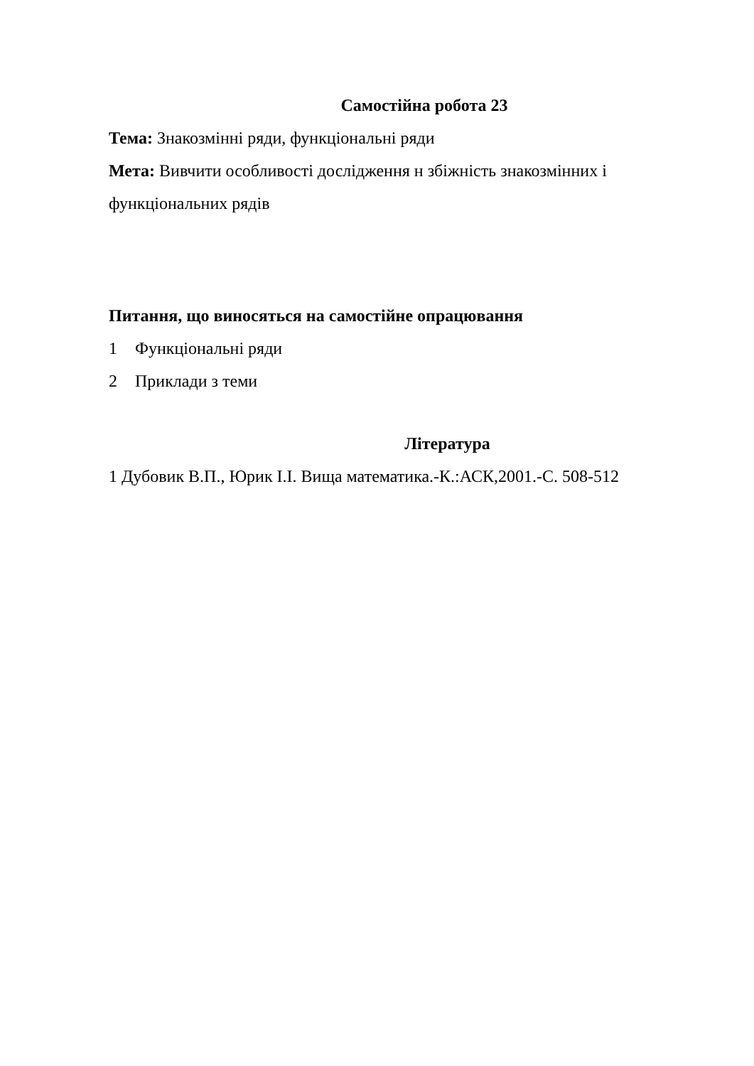Самостійна робота 23
Тема: Знакозмінні ряди, функціональні ряди
Мета: Вивчити особливості дослідження н збіжність знакозмінних і функціональних рядів
Питання, що виносяться на самостійне опрацювання
1 Функціональні ряди
2 Приклади з теми
Література
1 Дубовик В.П., Юрик І.І. Вища математика.-К.:АСК,2001.-С. 508-512